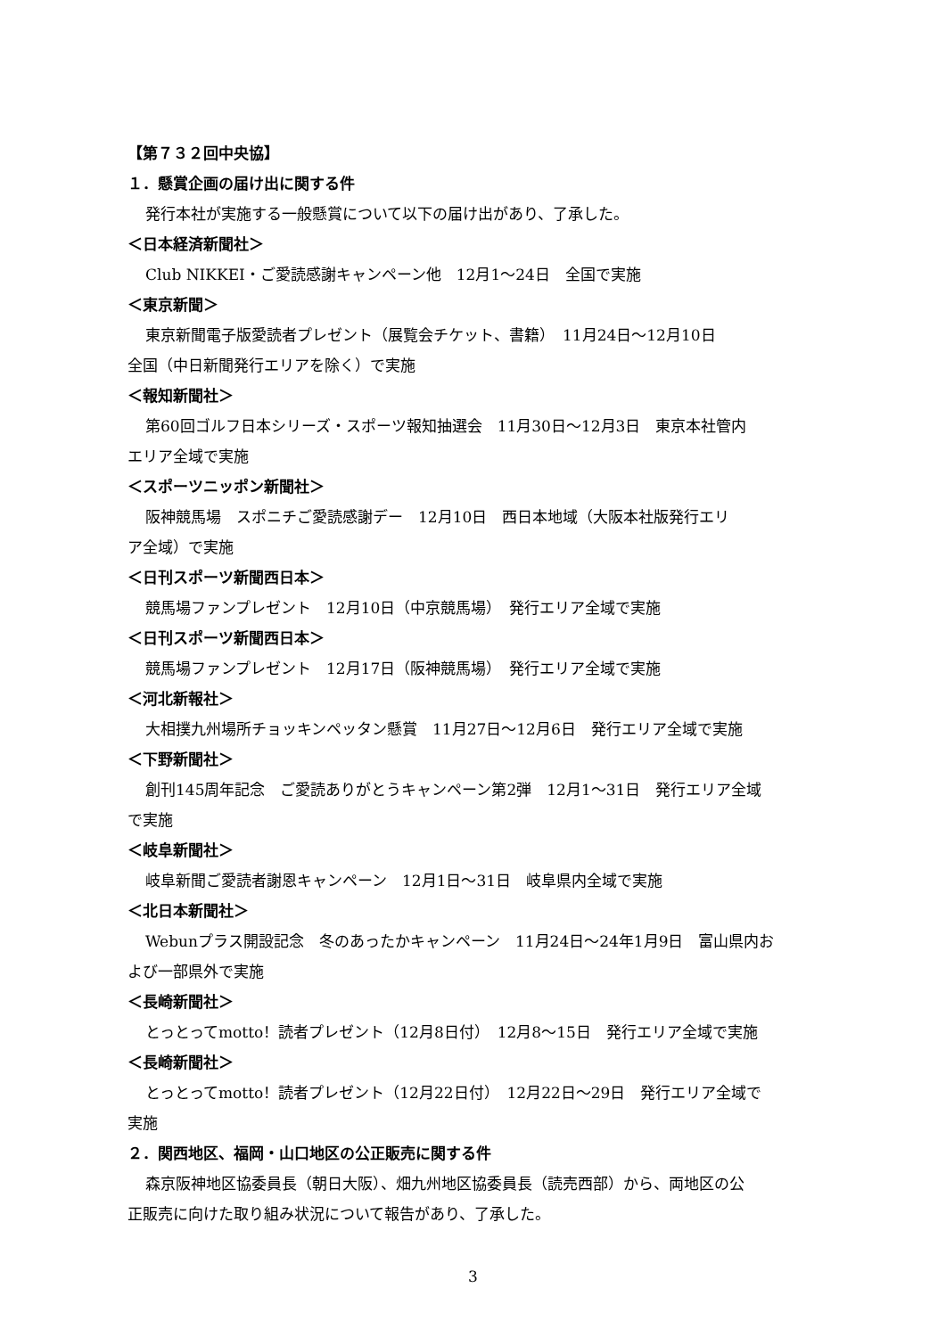【第７３２回中央協】
１．懸賞企画の届け出に関する件
発行本社が実施する一般懸賞について以下の届け出があり、了承した。
＜日本経済新聞社＞
Club NIKKEI・ご愛読感謝キャンペーン他　12月1～24日　全国で実施
＜東京新聞＞
東京新聞電子版愛読者プレゼント（展覧会チケット、書籍）　11月24日～12月10日
全国（中日新聞発行エリアを除く）で実施
＜報知新聞社＞
第60回ゴルフ日本シリーズ・スポーツ報知抽選会　11月30日～12月3日　東京本社管内
エリア全域で実施
＜スポーツニッポン新聞社＞
阪神競馬場　スポニチご愛読感謝デー　12月10日　西日本地域（大阪本社版発行エリ
ア全域）で実施
＜日刊スポーツ新聞西日本＞
競馬場ファンプレゼント　12月10日（中京競馬場）　発行エリア全域で実施
＜日刊スポーツ新聞西日本＞
競馬場ファンプレゼント　12月17日（阪神競馬場）　発行エリア全域で実施
＜河北新報社＞
大相撲九州場所チョッキンペッタン懸賞　11月27日～12月6日　発行エリア全域で実施
＜下野新聞社＞
創刊145周年記念　ご愛読ありがとうキャンペーン第2弾　12月1～31日　発行エリア全域
で実施
＜岐阜新聞社＞
岐阜新聞ご愛読者謝恩キャンペーン　12月1日～31日　岐阜県内全域で実施
＜北日本新聞社＞
Webunプラス開設記念　冬のあったかキャンペーン　11月24日～24年1月9日　富山県内お
よび一部県外で実施
＜長崎新聞社＞
とっとってmotto！読者プレゼント（12月8日付）　12月8～15日　発行エリア全域で実施
＜長崎新聞社＞
とっとってmotto！読者プレゼント（12月22日付）　12月22日～29日　発行エリア全域で
実施
２．関西地区、福岡・山口地区の公正販売に関する件
森京阪神地区協委員長（朝日大阪）、畑九州地区協委員長（読売西部）から、両地区の公
正販売に向けた取り組み状況について報告があり、了承した。
3